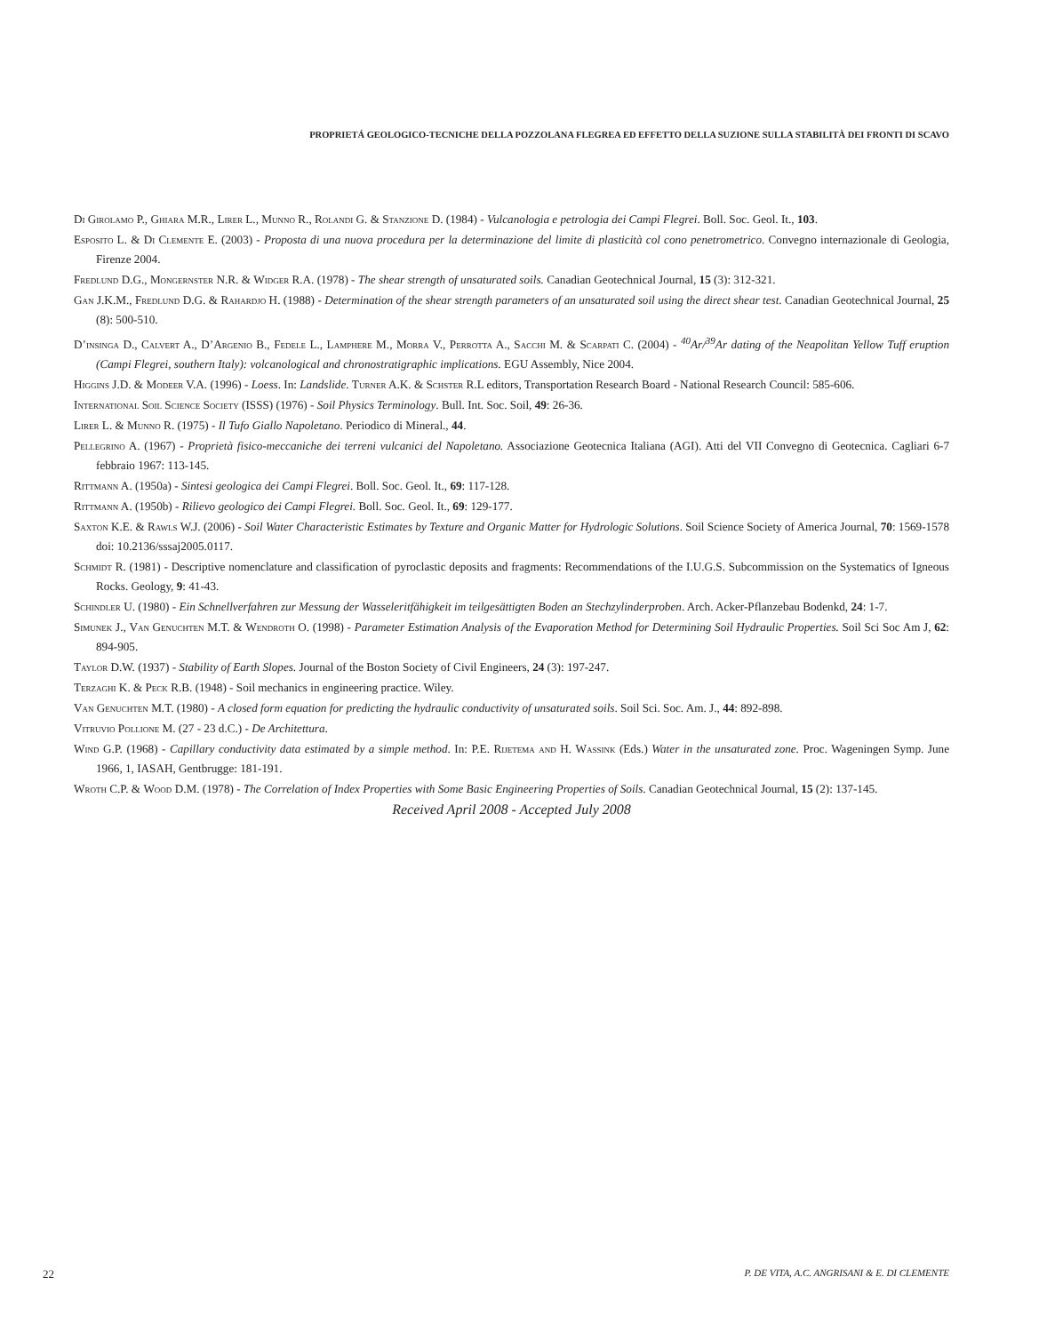PROPRIETÁ GEOLOGICO-TECNICHE DELLA POZZOLANA FLEGREA ED EFFETTO DELLA SUZIONE SULLA STABILITÀ DEI FRONTI DI SCAVO
Di Girolamo P., Ghiara M.R., Lirer L., Munno R., Rolandi G. & Stanzione D. (1984) - Vulcanologia e petrologia dei Campi Flegrei. Boll. Soc. Geol. It., 103.
Esposito L. & Di Clemente E. (2003) - Proposta di una nuova procedura per la determinazione del limite di plasticità col cono penetrometrico. Convegno internazionale di Geologia, Firenze 2004.
Fredlund D.G., Mongernster N.R. & Widger R.A. (1978) - The shear strength of unsaturated soils. Canadian Geotechnical Journal, 15 (3): 312-321.
Gan J.K.M., Fredlund D.G. & Rahardjo H. (1988) - Determination of the shear strength parameters of an unsaturated soil using the direct shear test. Canadian Geotechnical Journal, 25 (8): 500-510.
D’insinga D., Calvert A., D’Argenio B., Fedele L., Lamphere M., Morra V., Perrotta A., Sacchi M. & Scarpati C. (2004) - <sup>40</sup>Ar/<sup>39</sup>Ar dating of the Neapolitan Yellow Tuff eruption (Campi Flegrei, southern Italy): volcanological and chronostratigraphic implications. EGU Assembly, Nice 2004.
Higgins J.D. & Modeer V.A. (1996) - Loess. In: Landslide. Turner A.K. & Schster R.L editors, Transportation Research Board - National Research Council: 585-606.
International Soil Science Society (ISSS) (1976) - Soil Physics Terminology. Bull. Int. Soc. Soil, 49: 26-36.
Lirer L. & Munno R. (1975) - Il Tufo Giallo Napoletano. Periodico di Mineral., 44.
Pellegrino A. (1967) - Proprietà fisico-meccaniche dei terreni vulcanici del Napoletano. Associazione Geotecnica Italiana (AGI). Atti del VII Convegno di Geotecnica. Cagliari 6-7 febbraio 1967: 113-145.
Rittmann A. (1950a) - Sintesi geologica dei Campi Flegrei. Boll. Soc. Geol. It., 69: 117-128.
Rittmann A. (1950b) - Rilievo geologico dei Campi Flegrei. Boll. Soc. Geol. It., 69: 129-177.
Saxton K.E. & Rawls W.J. (2006) - Soil Water Characteristic Estimates by Texture and Organic Matter for Hydrologic Solutions. Soil Science Society of America Journal, 70: 1569-1578 doi: 10.2136/sssaj2005.0117.
Schmidt R. (1981) - Descriptive nomenclature and classification of pyroclastic deposits and fragments: Recommendations of the I.U.G.S. Subcommission on the Systematics of Igneous Rocks. Geology, 9: 41-43.
Schindler U. (1980) - Ein Schnellverfahren zur Messung der Wasseleritfähigkeit im teilgesättigten Boden an Stechzylinderproben. Arch. Acker-Pflanzebau Bodenkd, 24: 1-7.
Simunek J., Van Genuchten M.T. & Wendroth O. (1998) - Parameter Estimation Analysis of the Evaporation Method for Determining Soil Hydraulic Properties. Soil Sci Soc Am J, 62: 894-905.
Taylor D.W. (1937) - Stability of Earth Slopes. Journal of the Boston Society of Civil Engineers, 24 (3): 197-247.
Terzaghi K. & Peck R.B. (1948) - Soil mechanics in engineering practice. Wiley.
Van Genuchten M.T. (1980) - A closed form equation for predicting the hydraulic conductivity of unsaturated soils. Soil Sci. Soc. Am. J., 44: 892-898.
Vitruvio Pollione M. (27 - 23 d.C.) - De Architettura.
Wind G.P. (1968) - Capillary conductivity data estimated by a simple method. In: P.E. Rijetema and H. Wassink (Eds.) Water in the unsaturated zone. Proc. Wageningen Symp. June 1966, 1, IASAH, Gentbrugge: 181-191.
Wroth C.P. & Wood D.M. (1978) - The Correlation of Index Properties with Some Basic Engineering Properties of Soils. Canadian Geotechnical Journal, 15 (2): 137-145.
Received April 2008 - Accepted July 2008
22 P. DE VITA, A.C. ANGRISANI & E. DI CLEMENTE